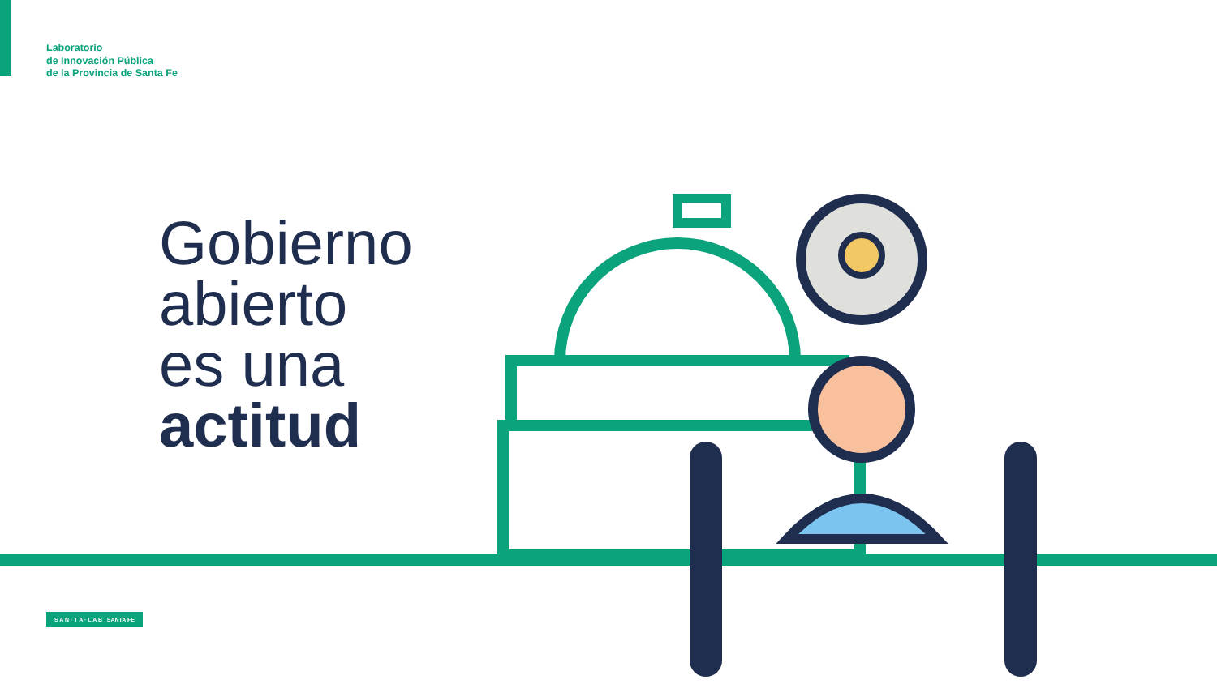Laboratorio
de Innovación Pública
de la Provincia de Santa Fe
Gobierno
abierto
es una
actitud
S A N · T A · L A B SANTA FE